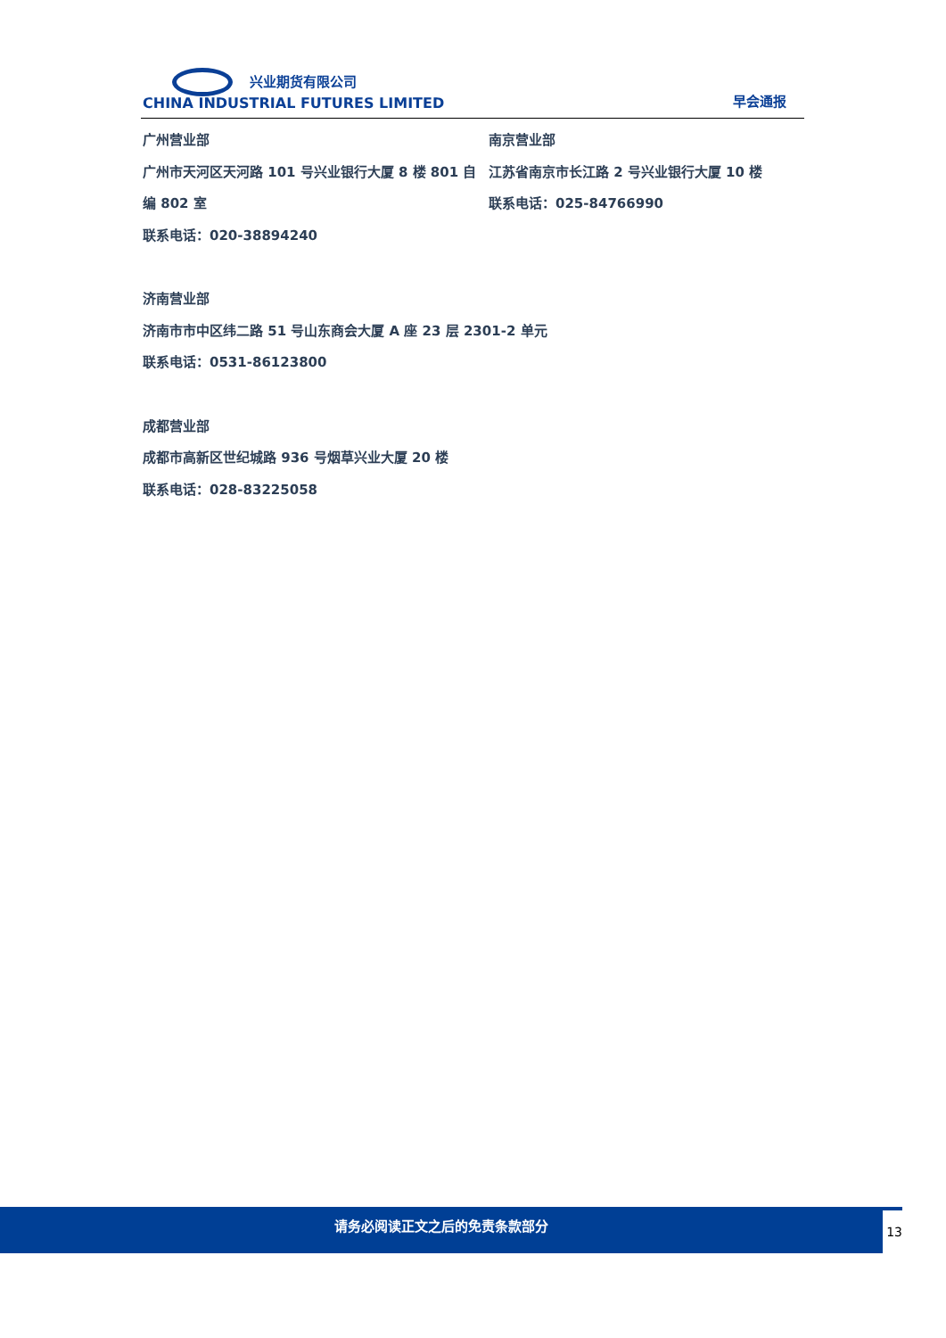兴业期货有限公司
CHINA INDUSTRIAL FUTURES LIMITED
早会通报
广州营业部
广州市天河区天河路 101 号兴业银行大厦 8 楼 801 自编 802 室
联系电话：020-38894240
南京营业部
江苏省南京市长江路 2 号兴业银行大厦 10 楼
联系电话：025-84766990
济南营业部
济南市市中区纬二路 51 号山东商会大厦 A 座 23 层 2301-2 单元
联系电话：0531-86123800
成都营业部
成都市高新区世纪城路 936 号烟草兴业大厦 20 楼
联系电话：028-83225058
请务必阅读正文之后的免责条款部分 13